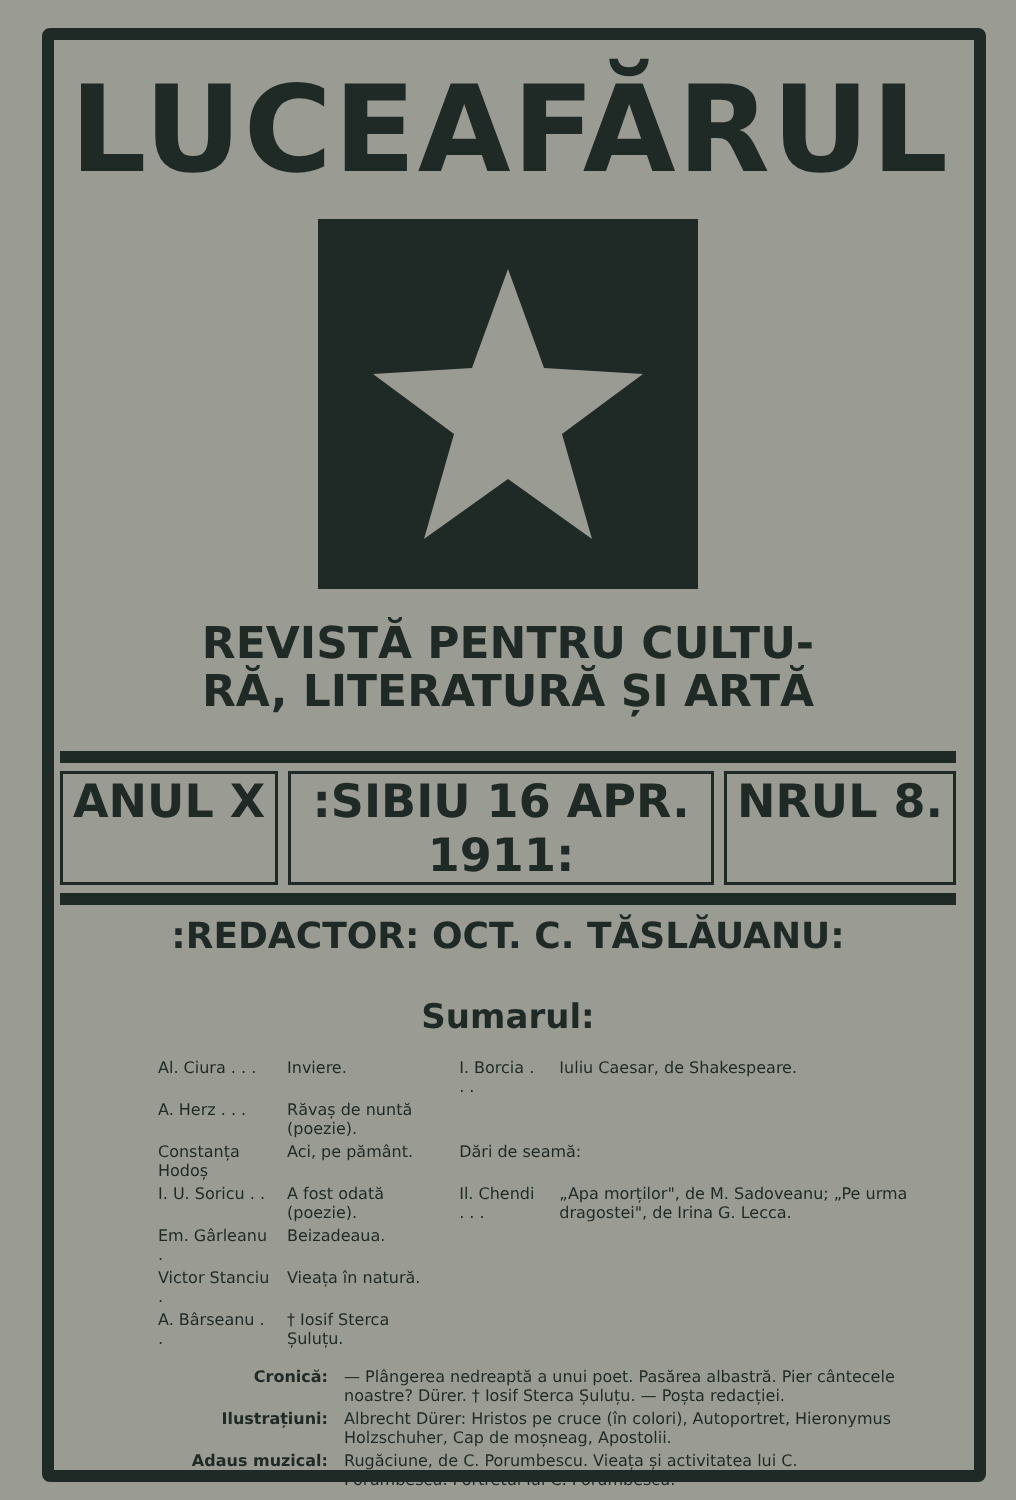LUCEAFĂRUL
REVISTĂ PENTRU CULTU-
RĂ, LITERATURĂ ȘI ARTĂ
ANUL X :SIBIU 16 APR. 1911: NRUL 8.
:REDACTOR: OCT. C. TĂSLĂUANU:
Sumarul:
| Al. Ciura . . . | Inviere. | I. Borcia . . . | Iuliu Caesar, de Shakespeare. |
| A. Herz . . . | Răvaș de nuntă (poezie). | | |
| Constanța Hodoș | Aci, pe pământ. | Dări de seamă: | |
| I. U. Soricu . . | A fost odată (poezie). | Il. Chendi . . . | „Apa morților", de M. Sadoveanu; „Pe urma dragostei", de Irina G. Lecca. |
| Em. Gârleanu . | Beizadeaua. | | |
| Victor Stanciu . | Vieața în natură. | | |
| A. Bârseanu . . | † Iosif Sterca Șuluțu. | | |
| Cronică: | — Plângerea nedreaptă a unui poet. Pasărea albastră. Pier cântecele noastre? Dürer. † Iosif Sterca Șuluțu. — Poșta redacției. |
| Ilustrațiuni: | Albrecht Dürer: Hristos pe cruce (în colori), Autoportret, Hieronymus Holzschuher, Cap de moșneag, Apostolii. |
| Adaus muzical: | Rugăciune, de C. Porumbescu. Vieața și activitatea lui C. Porumbescu. Portretul lui C. Porumbescu. |